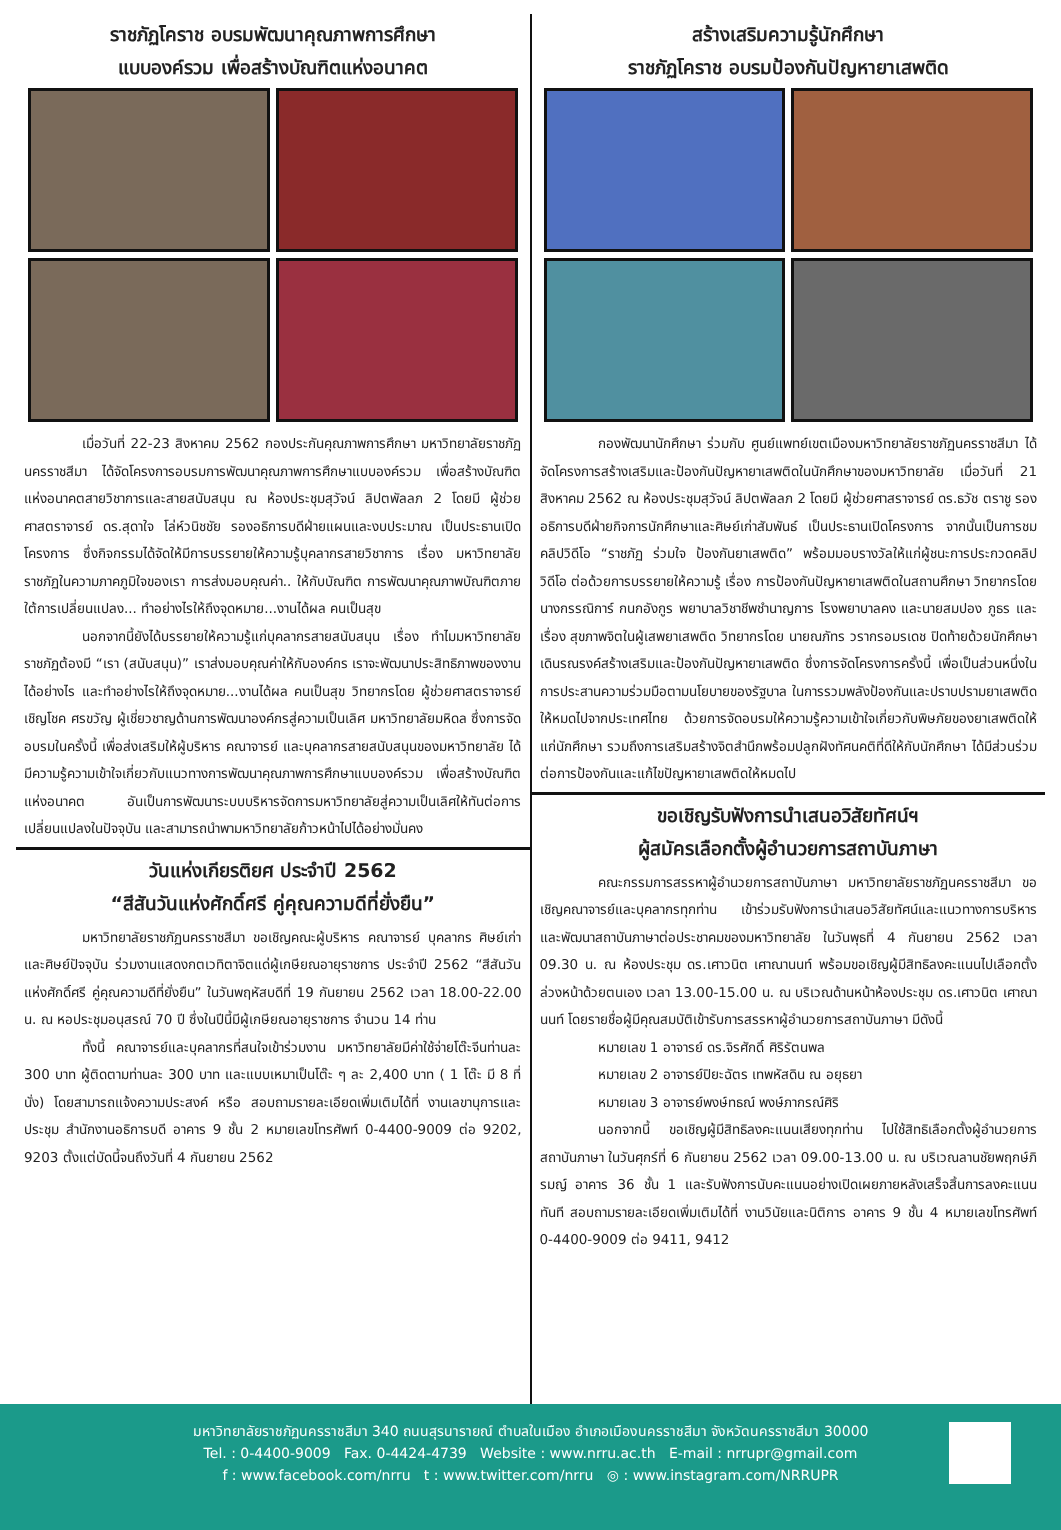ราชภัฏโคราช อบรมพัฒนาคุณภาพการศึกษา
แบบองค์รวม เพื่อสร้างบัณฑิตแห่งอนาคต
เมื่อวันที่ 22-23 สิงหาคม 2562 กองประกันคุณภาพการศึกษา มหาวิทยาลัยราชภัฏนครราชสีมา ได้จัดโครงการอบรมการพัฒนาคุณภาพการศึกษาแบบองค์รวม เพื่อสร้างบัณฑิตแห่งอนาคตสายวิชาการและสายสนับสนุน ณ ห้องประชุมสุวัจน์ ลิปตพัลลภ 2 โดยมี ผู้ช่วยศาสตราจารย์ ดร.สุดาใจ โล่ห์วนิชชัย รองอธิการบดีฝ่ายแผนและงบประมาณ เป็นประธานเปิดโครงการ ซึ่งกิจกรรมได้จัดให้มีการบรรยายให้ความรู้บุคลากรสายวิชาการ เรื่อง มหาวิทยาลัยราชภัฏในความภาคภูมิใจของเรา การส่งมอบคุณค่า.. ให้กับบัณฑิต การพัฒนาคุณภาพบัณฑิตภายใต้การเปลี่ยนแปลง... ทำอย่างไรให้ถึงจุดหมาย...งานได้ผล คนเป็นสุข
นอกจากนี้ยังได้บรรยายให้ความรู้แก่บุคลากรสายสนับสนุน เรื่อง ทำไมมหาวิทยาลัยราชภัฏต้องมี “เรา (สนับสนุน)” เราส่งมอบคุณค่าให้กับองค์กร เราจะพัฒนาประสิทธิภาพของงานได้อย่างไร และทำอย่างไรให้ถึงจุดหมาย...งานได้ผล คนเป็นสุข วิทยากรโดย ผู้ช่วยศาสตราจารย์ เชิญโชค ศรขวัญ ผู้เชี่ยวชาญด้านการพัฒนาองค์กรสู่ความเป็นเลิศ มหาวิทยาลัยมหิดล ซึ่งการจัดอบรมในครั้งนี้ เพื่อส่งเสริมให้ผู้บริหาร คณาจารย์ และบุคลากรสายสนับสนุนของมหาวิทยาลัย ได้มีความรู้ความเข้าใจเกี่ยวกับแนวทางการพัฒนาคุณภาพการศึกษาแบบองค์รวม เพื่อสร้างบัณฑิตแห่งอนาคต อันเป็นการพัฒนาระบบบริหารจัดการมหาวิทยาลัยสู่ความเป็นเลิศให้ทันต่อการเปลี่ยนแปลงในปัจจุบัน และสามารถนำพามหาวิทยาลัยก้าวหน้าไปได้อย่างมั่นคง
วันแห่งเกียรติยศ ประจำปี 2562
“สีสันวันแห่งศักดิ์ศรี คู่คุณความดีที่ยั่งยืน”
มหาวิทยาลัยราชภัฏนครราชสีมา ขอเชิญคณะผู้บริหาร คณาจารย์ บุคลากร ศิษย์เก่าและศิษย์ปัจจุบัน ร่วมงานแสดงกตเวทิตาจิตแด่ผู้เกษียณอายุราชการ ประจำปี 2562 “สีสันวันแห่งศักดิ์ศรี คู่คุณความดีที่ยั่งยืน” ในวันพฤหัสบดีที่ 19 กันยายน 2562 เวลา 18.00-22.00 น. ณ หอประชุมอนุสรณ์ 70 ปี ซึ่งในปีนี้มีผู้เกษียณอายุราชการ จำนวน 14 ท่าน
ทั้งนี้ คณาจารย์และบุคลากรที่สนใจเข้าร่วมงาน มหาวิทยาลัยมีค่าใช้จ่ายโต๊ะจีนท่านละ 300 บาท ผู้ติดตามท่านละ 300 บาท และแบบเหมาเป็นโต๊ะ ๆ ละ 2,400 บาท ( 1 โต๊ะ มี 8 ที่นั่ง) โดยสามารถแจ้งความประสงค์ หรือ สอบถามรายละเอียดเพิ่มเติมได้ที่ งานเลขานุการและประชุม สำนักงานอธิการบดี อาคาร 9 ชั้น 2 หมายเลขโทรศัพท์ 0-4400-9009 ต่อ 9202, 9203 ตั้งแต่บัดนี้จนถึงวันที่ 4 กันยายน 2562
สร้างเสริมความรู้นักศึกษา
ราชภัฏโคราช อบรมป้องกันปัญหายาเสพติด
กองพัฒนานักศึกษา ร่วมกับ ศูนย์แพทย์เขตเมืองมหาวิทยาลัยราชภัฏนครราชสีมา ได้จัดโครงการสร้างเสริมและป้องกันปัญหายาเสพติดในนักศึกษาของมหาวิทยาลัย เมื่อวันที่ 21 สิงหาคม 2562 ณ ห้องประชุมสุวัจน์ ลิปตพัลลภ 2 โดยมี ผู้ช่วยศาสราจารย์ ดร.ธวัช ตราชู รองอธิการบดีฝ่ายกิจการนักศึกษาและศิษย์เก่าสัมพันธ์ เป็นประธานเปิดโครงการ จากนั้นเป็นการชมคลิปวิดีโอ “ราชภัฏ ร่วมใจ ป้องกันยาเสพติด” พร้อมมอบรางวัลให้แก่ผู้ชนะการประกวดคลิปวิดีโอ ต่อด้วยการบรรยายให้ความรู้ เรื่อง การป้องกันปัญหายาเสพติดในสถานศึกษา วิทยากรโดย นางกรรณิการ์ กนกอังกูร พยาบาลวิชาชีพชำนาญการ โรงพยาบาลคง และนายสมปอง ภูธร และเรื่อง สุขภาพจิตในผู้เสพยาเสพติด วิทยากรโดย นายณภัทร วรากรอมรเดช ปิดท้ายด้วยนักศึกษาเดินรณรงค์สร้างเสริมและป้องกันปัญหายาเสพติด ซึ่งการจัดโครงการครั้งนี้ เพื่อเป็นส่วนหนึ่งในการประสานความร่วมมือตามนโยบายของรัฐบาล ในการรวมพลังป้องกันและปราบปรามยาเสพติดให้หมดไปจากประเทศไทย ด้วยการจัดอบรมให้ความรู้ความเข้าใจเกี่ยวกับพิษภัยของยาเสพติดให้แก่นักศึกษา รวมถึงการเสริมสร้างจิตสำนึกพร้อมปลูกฝังทัศนคติที่ดีให้กับนักศึกษา ได้มีส่วนร่วมต่อการป้องกันและแก้ไขปัญหายาเสพติดให้หมดไป
ขอเชิญรับฟังการนำเสนอวิสัยทัศน์ฯ
ผู้สมัครเลือกตั้งผู้อำนวยการสถาบันภาษา
คณะกรรมการสรรหาผู้อำนวยการสถาบันภาษา มหาวิทยาลัยราชภัฏนครราชสีมา ขอเชิญคณาจารย์และบุคลากรทุกท่าน เข้าร่วมรับฟังการนำเสนอวิสัยทัศน์และแนวทางการบริหารและพัฒนาสถาบันภาษาต่อประชาคมของมหาวิทยาลัย ในวันพุธที่ 4 กันยายน 2562 เวลา 09.30 น. ณ ห้องประชุม ดร.เศาวนิต เศาณานนท์ พร้อมขอเชิญผู้มีสิทธิลงคะแนนไปเลือกตั้งล่วงหน้าด้วยตนเอง เวลา 13.00-15.00 น. ณ บริเวณด้านหน้าห้องประชุม ดร.เศาวนิต เศาณานนท์ โดยรายชื่อผู้มีคุณสมบัติเข้ารับการสรรหาผู้อำนวยการสถาบันภาษา มีดังนี้
หมายเลข 1 อาจารย์ ดร.จิรศักดิ์ ศิริรัตนพล
หมายเลข 2 อาจารย์ปิยะฉัตร เทพหัสดิน ณ อยุธยา
หมายเลข 3 อาจารย์พงษ์ทธณ์ พงษ์ภากรณ์ศิริ
นอกจากนี้ ขอเชิญผู้มีสิทธิลงคะแนนเสียงทุกท่าน ไปใช้สิทธิเลือกตั้งผู้อำนวยการสถาบันภาษา ในวันศุกร์ที่ 6 กันยายน 2562 เวลา 09.00-13.00 น. ณ บริเวณลานชัยพฤกษ์ภิรมญ์ อาคาร 36 ชั้น 1 และรับฟังการนับคะแนนอย่างเปิดเผยภายหลังเสร็จสิ้นการลงคะแนนทันที สอบถามรายละเอียดเพิ่มเติมได้ที่ งานวินัยและนิติการ อาคาร 9 ชั้น 4 หมายเลขโทรศัพท์ 0-4400-9009 ต่อ 9411, 9412
มหาวิทยาลัยราชภัฏนครราชสีมา 340 ถนนสุรนารายณ์ ตำบลในเมือง อำเภอเมืองนครราชสีมา จังหวัดนครราชสีมา 30000
Tel. : 0-4400-9009 Fax. 0-4424-4739 Website : www.nrru.ac.th E-mail : nrrupr@gmail.com
f : www.facebook.com/nrru t : www.twitter.com/nrru ◎ : www.instagram.com/NRRUPR